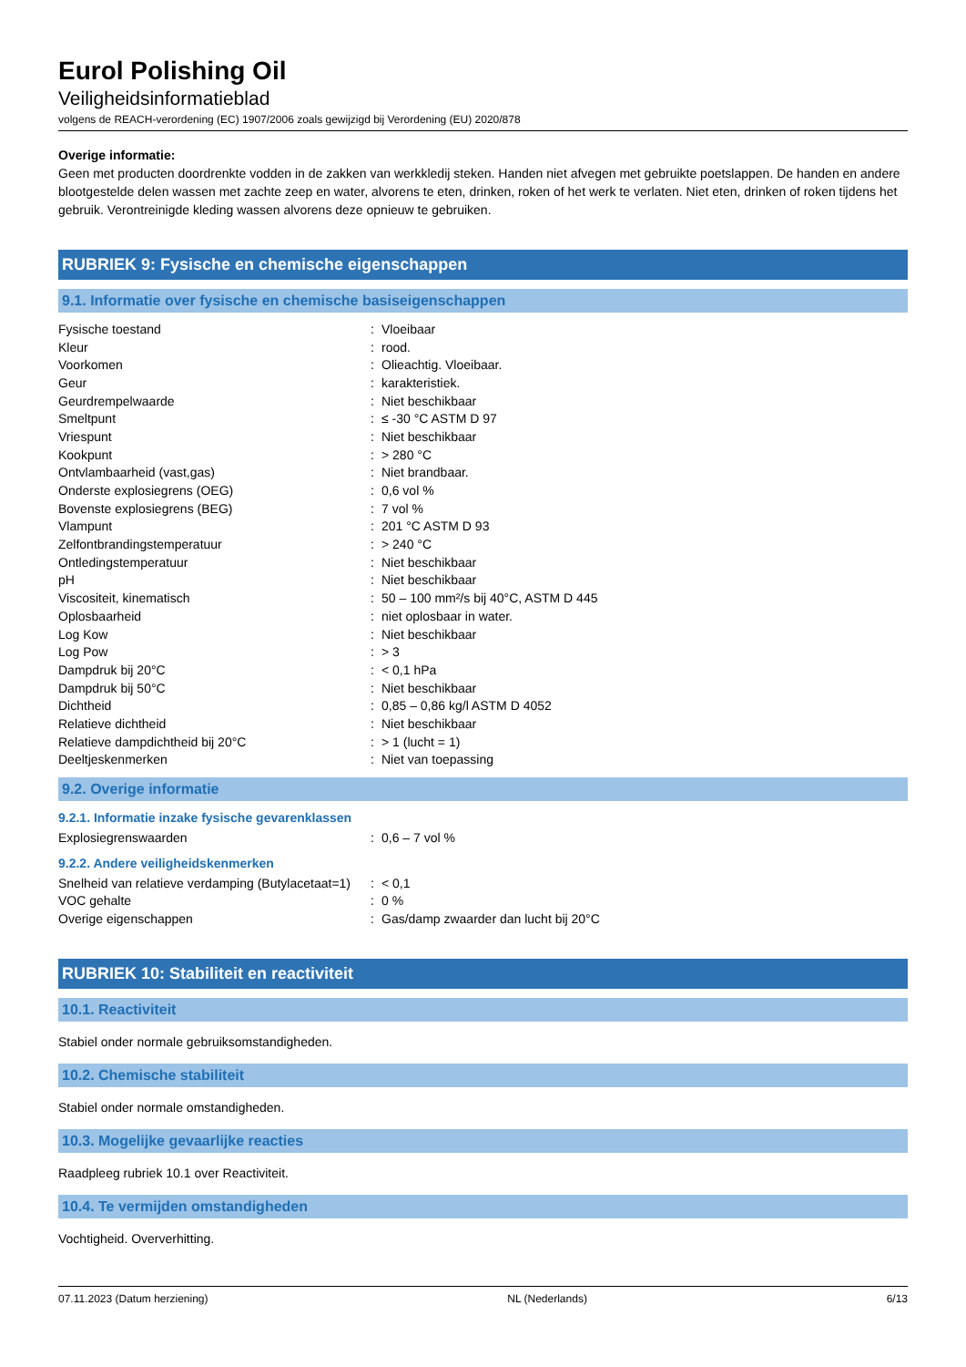Eurol Polishing Oil
Veiligheidsinformatieblad
volgens de REACH-verordening (EC) 1907/2006 zoals gewijzigd bij Verordening (EU) 2020/878
Overige informatie:
Geen met producten doordrenkte vodden in de zakken van werkkledij steken. Handen niet afvegen met gebruikte poetslappen. De handen en andere blootgestelde delen wassen met zachte zeep en water, alvorens te eten, drinken, roken of het werk te verlaten. Niet eten, drinken of roken tijdens het gebruik. Verontreinigde kleding wassen alvorens deze opnieuw te gebruiken.
RUBRIEK 9: Fysische en chemische eigenschappen
9.1. Informatie over fysische en chemische basiseigenschappen
| Fysische toestand | : | Vloeibaar |
| Kleur | : | rood. |
| Voorkomen | : | Olieachtig. Vloeibaar. |
| Geur | : | karakteristiek. |
| Geurdrempelwaarde | : | Niet beschikbaar |
| Smeltpunt | : | ≤ -30 °C ASTM D 97 |
| Vriespunt | : | Niet beschikbaar |
| Kookpunt | : | > 280 °C |
| Ontvlambaarheid (vast,gas) | : | Niet brandbaar. |
| Onderste explosiegrens (OEG) | : | 0,6 vol % |
| Bovenste explosiegrens (BEG) | : | 7 vol % |
| Vlampunt | : | 201 °C ASTM D 93 |
| Zelfontbrandingstemperatuur | : | > 240 °C |
| Ontledingstemperatuur | : | Niet beschikbaar |
| pH | : | Niet beschikbaar |
| Viscositeit, kinematisch | : | 50 – 100 mm²/s bij 40°C, ASTM D 445 |
| Oplosbaarheid | : | niet oplosbaar in water. |
| Log Kow | : | Niet beschikbaar |
| Log Pow | : | > 3 |
| Dampdruk bij 20°C | : | < 0,1 hPa |
| Dampdruk bij 50°C | : | Niet beschikbaar |
| Dichtheid | : | 0,85 – 0,86 kg/l ASTM D 4052 |
| Relatieve dichtheid | : | Niet beschikbaar |
| Relatieve dampdichtheid bij 20°C | : | > 1 (lucht = 1) |
| Deeltjeskenmerken | : | Niet van toepassing |
9.2. Overige informatie
9.2.1. Informatie inzake fysische gevarenklassen
| Explosiegrenswaarden | : | 0,6 – 7 vol % |
9.2.2. Andere veiligheidskenmerken
| Snelheid van relatieve verdamping (Butylacetaat=1) | : | < 0,1 |
| VOC gehalte | : | 0 % |
| Overige eigenschappen | : | Gas/damp zwaarder dan lucht bij 20°C |
RUBRIEK 10: Stabiliteit en reactiviteit
10.1. Reactiviteit
Stabiel onder normale gebruiksomstandigheden.
10.2. Chemische stabiliteit
Stabiel onder normale omstandigheden.
10.3. Mogelijke gevaarlijke reacties
Raadpleeg rubriek 10.1 over Reactiviteit.
10.4. Te vermijden omstandigheden
Vochtigheid. Oververhitting.
07.11.2023 (Datum herziening) NL (Nederlands) 6/13